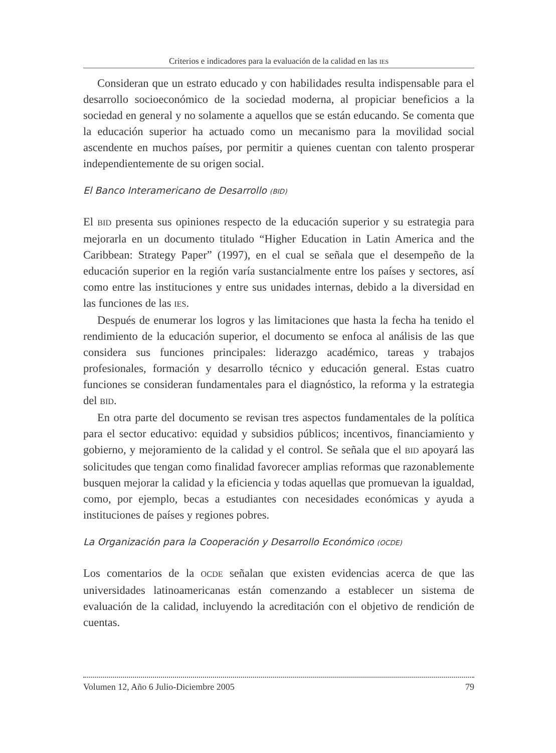Criterios e indicadores para la evaluación de la calidad en las IES
Consideran que un estrato educado y con habilidades resulta indispensable para el desarrollo socioeconómico de la sociedad moderna, al propiciar beneficios a la sociedad en general y no solamente a aquellos que se están educando. Se comenta que la educación superior ha actuado como un mecanismo para la movilidad social ascendente en muchos países, por permitir a quienes cuentan con talento prosperar independientemente de su origen social.
El Banco Interamericano de Desarrollo (BID)
El BID presenta sus opiniones respecto de la educación superior y su estrategia para mejorarla en un documento titulado “Higher Education in Latin America and the Caribbean: Strategy Paper” (1997), en el cual se señala que el desempeño de la educación superior en la región varía sustancialmente entre los países y sectores, así como entre las instituciones y entre sus unidades internas, debido a la diversidad en las funciones de las IES.
Después de enumerar los logros y las limitaciones que hasta la fecha ha tenido el rendimiento de la educación superior, el documento se enfoca al análisis de las que considera sus funciones principales: liderazgo académico, tareas y trabajos profesionales, formación y desarrollo técnico y educación general. Estas cuatro funciones se consideran fundamentales para el diagnóstico, la reforma y la estrategia del BID.
En otra parte del documento se revisan tres aspectos fundamentales de la política para el sector educativo: equidad y subsidios públicos; incentivos, financiamiento y gobierno, y mejoramiento de la calidad y el control. Se señala que el BID apoyará las solicitudes que tengan como finalidad favorecer amplias reformas que razonablemente busquen mejorar la calidad y la eficiencia y todas aquellas que promuevan la igualdad, como, por ejemplo, becas a estudiantes con necesidades económicas y ayuda a instituciones de países y regiones pobres.
La Organización para la Cooperación y Desarrollo Económico (OCDE)
Los comentarios de la OCDE señalan que existen evidencias acerca de que las universidades latinoamericanas están comenzando a establecer un sistema de evaluación de la calidad, incluyendo la acreditación con el objetivo de rendición de cuentas.
Volumen 12, Año 6 Julio-Diciembre 2005 79